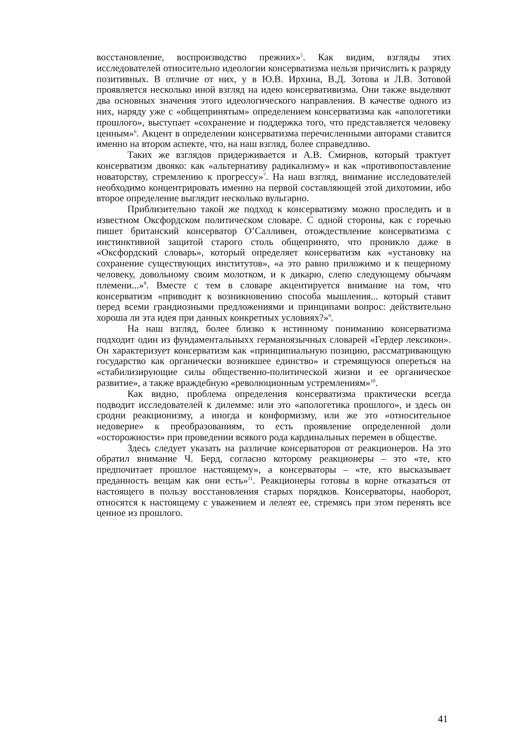восстановление, воспроизводство прежних»<sup>5</sup>. Как видим, взгляды этих исследователей относительно идеологии консерватизма нельзя причислить к разряду позитивных. В отличие от них, у в Ю.В. Ирхина, В.Д. Зотова и Л.В. Зотовой проявляется несколько иной взгляд на идею консервативизма. Они также выделяют два основных значения этого идеологического направления. В качестве одного из них, наряду уже с «общепринятым» определением консерватизма как «апологетики прошлого», выступает «сохранение и поддержка того, что представляется человеку ценным»<sup>6</sup>. Акцент в определении консерватизма перечисленными авторами ставится именно на втором аспекте, что, на наш взгляд, более справедливо.
Таких же взглядов придерживается и А.В. Смирнов, который трактует консерватизм двояко: как «альтернативу радикализму» и как «противопоставление новаторству, стремлению к прогрессу»<sup>7</sup>. На наш взгляд, внимание исследователей необходимо концентрировать именно на первой составляющей этой дихотомии, ибо второе определение выглядит несколько вульгарно.
Приблизительно такой же подход к консерватизму можно проследить и в известном Оксфордском политическом словаре. С одной стороны, как с горечью пишет британский консерватор О’Салливен, отождествление консерватизма с инстинктивной защитой старого столь общепринято, что проникло даже в «Оксфордский словарь», который определяет консерватизм как «установку на сохранение существующих институтов», «а это равно приложимо и к пещерному человеку, довольному своим молотком, и к дикарю, слепо следующему обычаям племени...»<sup>8</sup>. Вместе с тем в словаре акцентируется внимание на том, что консерватизм «приводит к возникновению способа мышления... который ставит перед всеми грандиозными предложениями и принципами вопрос: действительно хороша ли эта идея при данных конкретных условиях?»<sup>9</sup>.
На наш взгляд, более близко к истинному пониманию консерватизма подходит один из фундаментальныхх германоязычных словарей «Гердер лексикон». Он характеризует консерватизм как «принципиальную позицию, рассматривающую государство как органически возникшее единство» и стремящуюся опереться на «стабилизирующие силы общественно-политической жизни и ее органическое развитие», а также враждебную «революционным устремлениям»<sup>10</sup>.
Как видно, проблема определения консерватизма практически всегда подводит исследователей к дилемме: или это «апологетика прошлого», и здесь он сродни реакционизму, а иногда и конформизму, или же это «относительное недоверие» к преобразованиям, то есть проявление определенной доли «осторожности» при проведении всякого рода кардинальных перемен в обществе.
Здесь следует указать на различие консерваторов от реакционеров. На это обратил внимание Ч. Берд, согласно которому реакционеры – это «те, кто предпочитает прошлое настоящему», а консерваторы – «те, кто высказывает преданность вещам как они есть»<sup>11</sup>. Реакционеры готовы в корне отказаться от настоящего в пользу восстановления старых порядков. Консерваторы, наоборот, относятся к настоящему с уважением и лелеят ее, стремясь при этом перенять все ценное из прошлого.
41